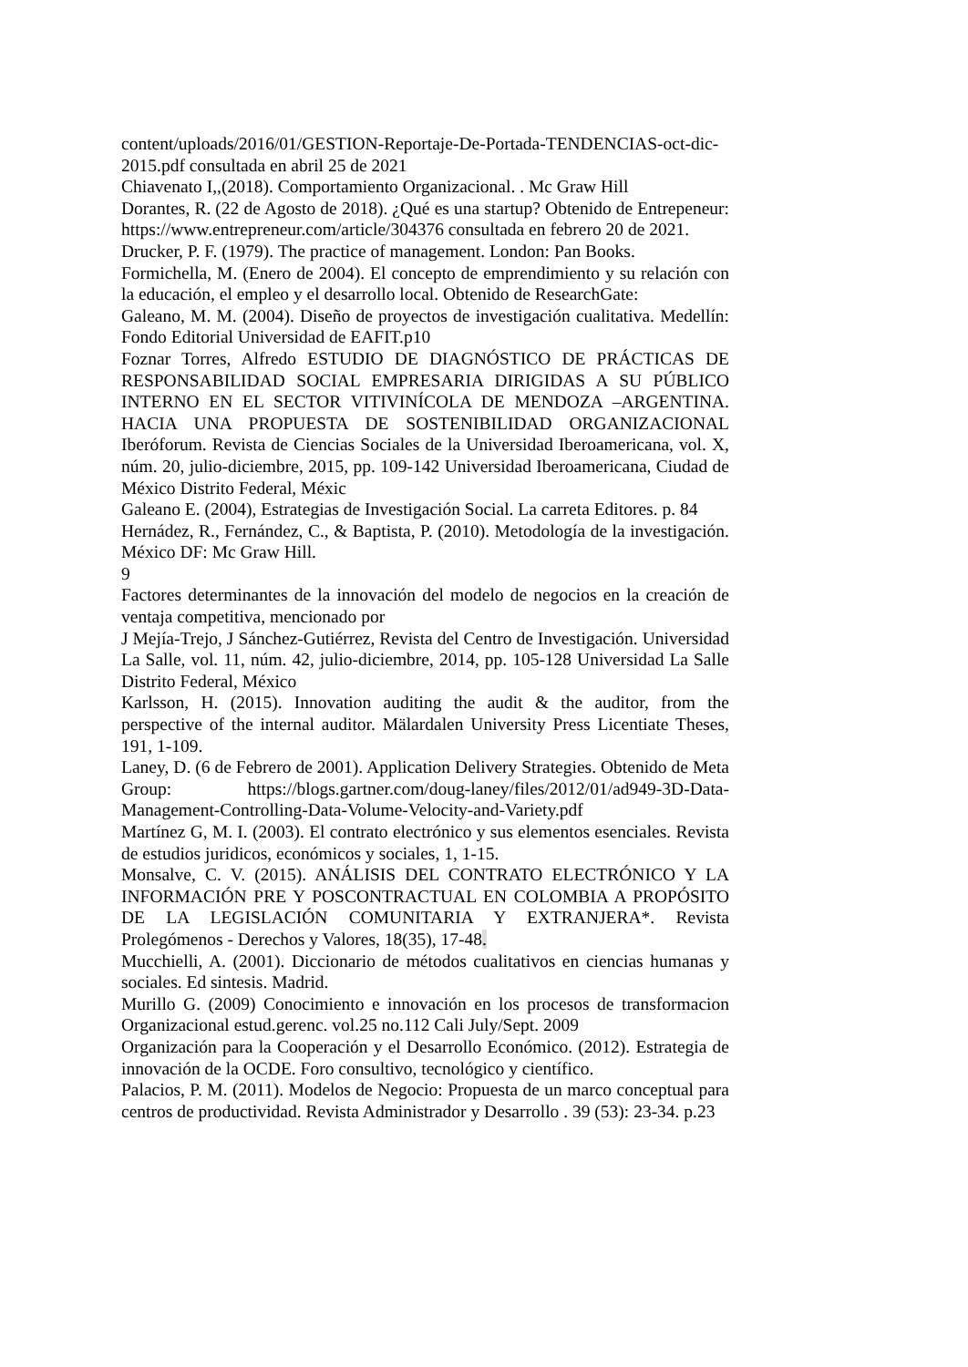content/uploads/2016/01/GESTION-Reportaje-De-Portada-TENDENCIAS-oct-dic-2015.pdf consultada en abril 25 de 2021
Chiavenato I,,(2018). Comportamiento Organizacional. . Mc Graw Hill
Dorantes, R. (22 de Agosto de 2018). ¿Qué es una startup? Obtenido de Entrepeneur: https://www.entrepreneur.com/article/304376 consultada en febrero 20 de 2021.
Drucker, P. F. (1979). The practice of management. London: Pan Books.
Formichella, M. (Enero de 2004). El concepto de emprendimiento y su relación con la educación, el empleo y el desarrollo local. Obtenido de ResearchGate:
Galeano, M. M. (2004). Diseño de proyectos de investigación cualitativa. Medellín: Fondo Editorial Universidad de EAFIT.p10
Foznar Torres, Alfredo ESTUDIO DE DIAGNÓSTICO DE PRÁCTICAS DE RESPONSABILIDAD SOCIAL EMPRESARIA DIRIGIDAS A SU PÚBLICO INTERNO EN EL SECTOR VITIVINÍCOLA DE MENDOZA –ARGENTINA. HACIA UNA PROPUESTA DE SOSTENIBILIDAD ORGANIZACIONAL Iberóforum. Revista de Ciencias Sociales de la Universidad Iberoamericana, vol. X, núm. 20, julio-diciembre, 2015, pp. 109-142 Universidad Iberoamericana, Ciudad de México Distrito Federal, Méxic
Galeano E. (2004), Estrategias de Investigación Social. La carreta Editores. p. 84
Hernádez, R., Fernández, C., & Baptista, P. (2010). Metodología de la investigación. México DF: Mc Graw Hill.
9
Factores determinantes de la innovación del modelo de negocios en la creación de ventaja competitiva, mencionado por
J Mejía-Trejo, J Sánchez-Gutiérrez, Revista del Centro de Investigación. Universidad La Salle, vol. 11, núm. 42, julio-diciembre, 2014, pp. 105-128 Universidad La Salle Distrito Federal, México
Karlsson, H. (2015). Innovation auditing the audit & the auditor, from the perspective of the internal auditor. Mälardalen University Press Licentiate Theses, 191, 1-109.
Laney, D. (6 de Febrero de 2001). Application Delivery Strategies. Obtenido de Meta Group: https://blogs.gartner.com/doug-laney/files/2012/01/ad949-3D-Data-Management-Controlling-Data-Volume-Velocity-and-Variety.pdf
Martínez G, M. I. (2003). El contrato electrónico y sus elementos esenciales. Revista de estudios juridicos, económicos y sociales, 1, 1-15.
Monsalve, C. V. (2015). ANÁLISIS DEL CONTRATO ELECTRÓNICO Y LA INFORMACIÓN PRE Y POSCONTRACTUAL EN COLOMBIA A PROPÓSITO DE LA LEGISLACIÓN COMUNITARIA Y EXTRANJERA*. Revista Prolegómenos - Derechos y Valores, 18(35), 17-48.
Mucchielli, A. (2001). Diccionario de métodos cualitativos en ciencias humanas y sociales. Ed sintesis. Madrid.
Murillo G. (2009) Conocimiento e innovación en los procesos de transformacion Organizacional estud.gerenc. vol.25 no.112 Cali July/Sept. 2009
Organización para la Cooperación y el Desarrollo Económico. (2012). Estrategia de innovación de la OCDE. Foro consultivo, tecnológico y científico.
Palacios, P. M. (2011). Modelos de Negocio: Propuesta de un marco conceptual para centros de productividad. Revista Administrador y Desarrollo . 39 (53): 23-34. p.23